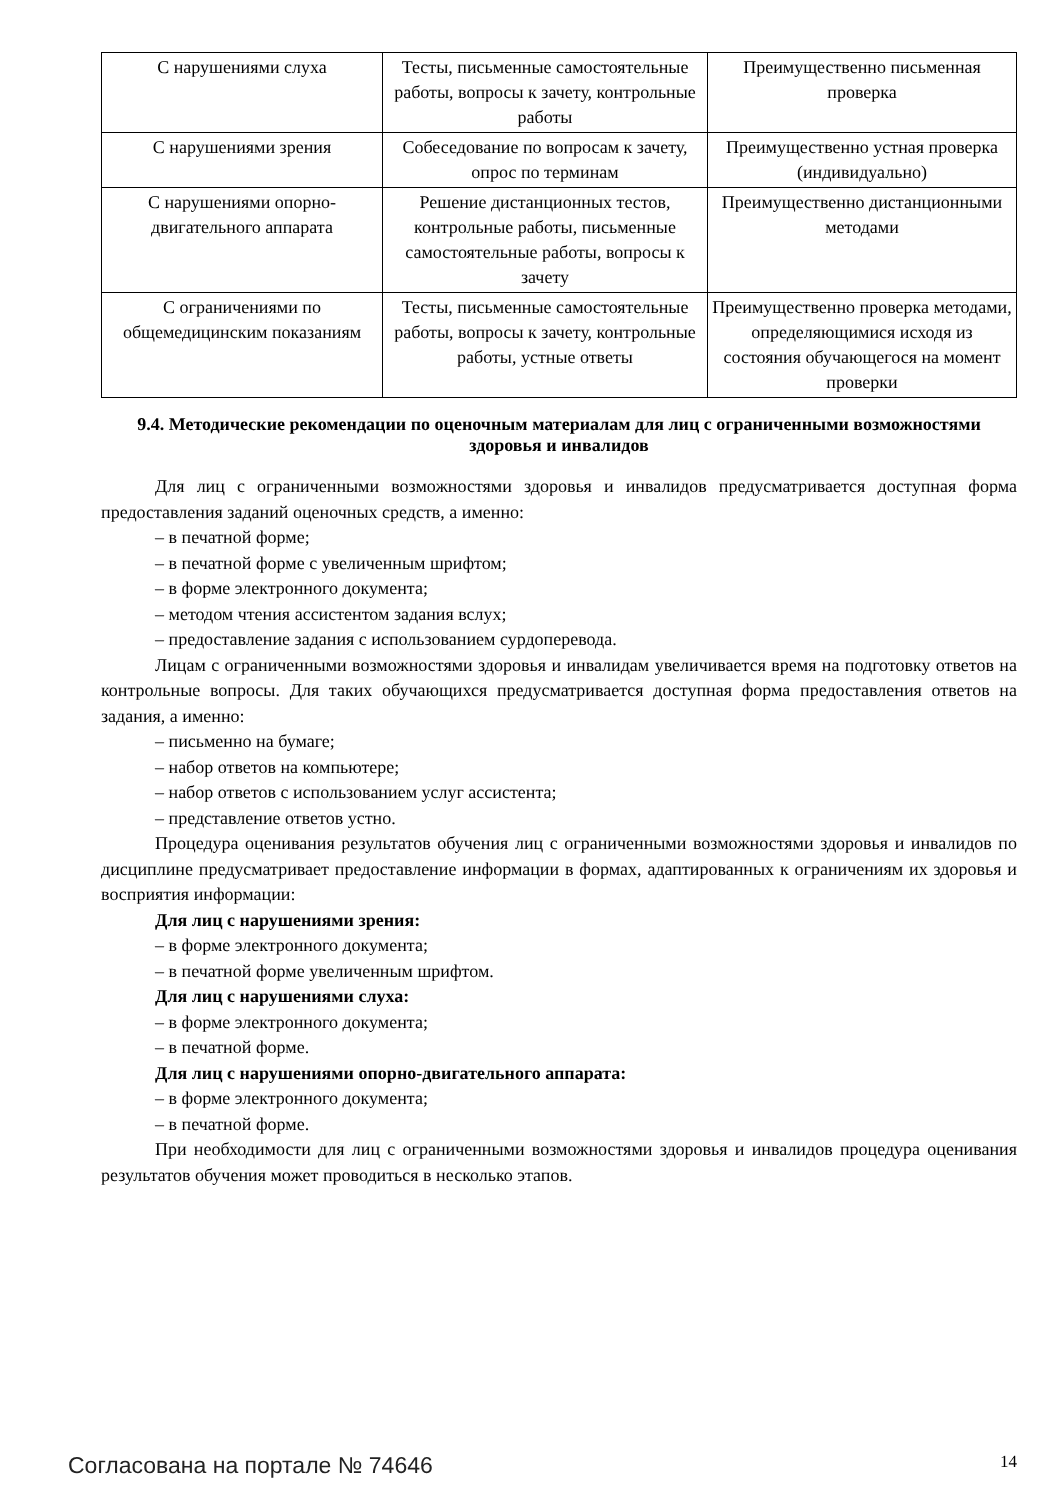| С нарушениями слуха | Тесты, письменные самостоятельные работы, вопросы к зачету, контрольные работы | Преимущественно письменная проверка |
| С нарушениями зрения | Собеседование по вопросам к зачету, опрос по терминам | Преимущественно устная проверка (индивидуально) |
| С нарушениями опорно-двигательного аппарата | Решение дистанционных тестов, контрольные работы, письменные самостоятельные работы, вопросы к зачету | Преимущественно дистанционными методами |
| С ограничениями по общемедицинским показаниям | Тесты, письменные самостоятельные работы, вопросы к зачету, контрольные работы, устные ответы | Преимущественно проверка методами, определяющимися исходя из состояния обучающегося на момент проверки |
9.4. Методические рекомендации по оценочным материалам для лиц с ограниченными возможностями здоровья и инвалидов
Для лиц с ограниченными возможностями здоровья и инвалидов предусматривается доступная форма предоставления заданий оценочных средств, а именно:
– в печатной форме;
– в печатной форме с увеличенным шрифтом;
– в форме электронного документа;
– методом чтения ассистентом задания вслух;
– предоставление задания с использованием сурдоперевода.
Лицам с ограниченными возможностями здоровья и инвалидам увеличивается время на подготовку ответов на контрольные вопросы. Для таких обучающихся предусматривается доступная форма предоставления ответов на задания, а именно:
– письменно на бумаге;
– набор ответов на компьютере;
– набор ответов с использованием услуг ассистента;
– представление ответов устно.
Процедура оценивания результатов обучения лиц с ограниченными возможностями здоровья и инвалидов по дисциплине предусматривает предоставление информации в формах, адаптированных к ограничениям их здоровья и восприятия информации:
Для лиц с нарушениями зрения:
– в форме электронного документа;
– в печатной форме увеличенным шрифтом.
Для лиц с нарушениями слуха:
– в форме электронного документа;
– в печатной форме.
Для лиц с нарушениями опорно-двигательного аппарата:
– в форме электронного документа;
– в печатной форме.
При необходимости для лиц с ограниченными возможностями здоровья и инвалидов процедура оценивания результатов обучения может проводиться в несколько этапов.
Согласована на портале № 74646 14